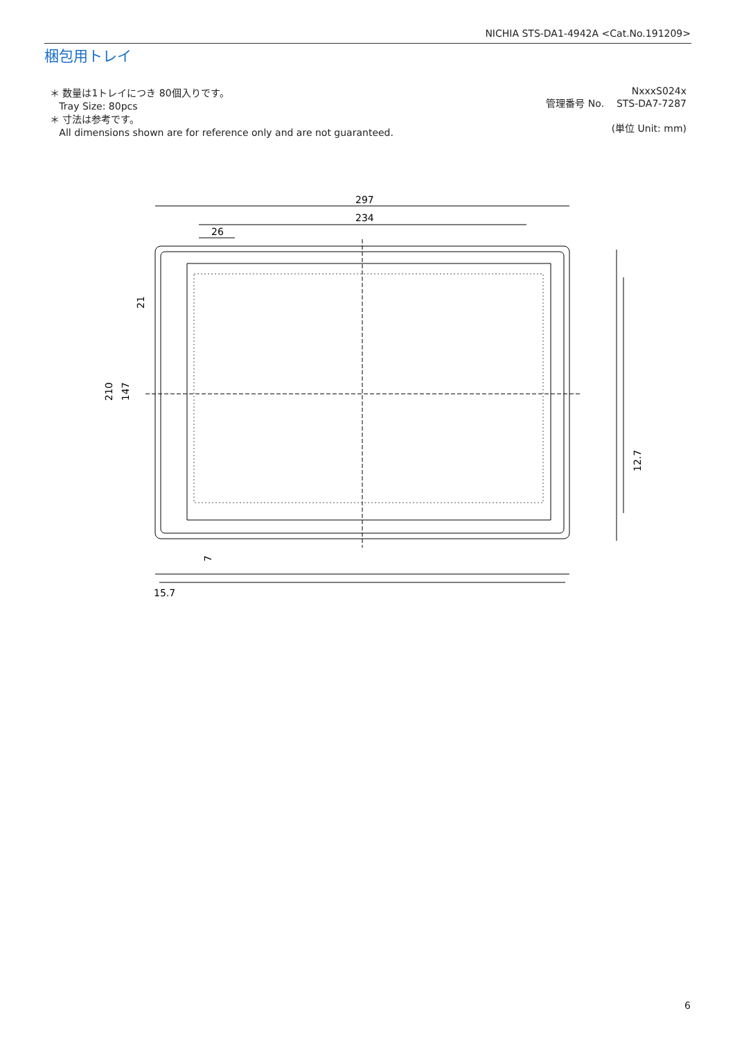NICHIA STS-DA1-4942A <Cat.No.191209>
梱包用トレイ
＊ 数量は1トレイにつき 80個入りです。
Tray Size: 80pcs
＊ 寸法は参考です。
All dimensions shown are for reference only and are not guaranteed.
NxxxS024x
管理番号 No. STS-DA7-7287
(単位 Unit: mm)
297
234
26
210
147
21
12.7
15.7
7
6